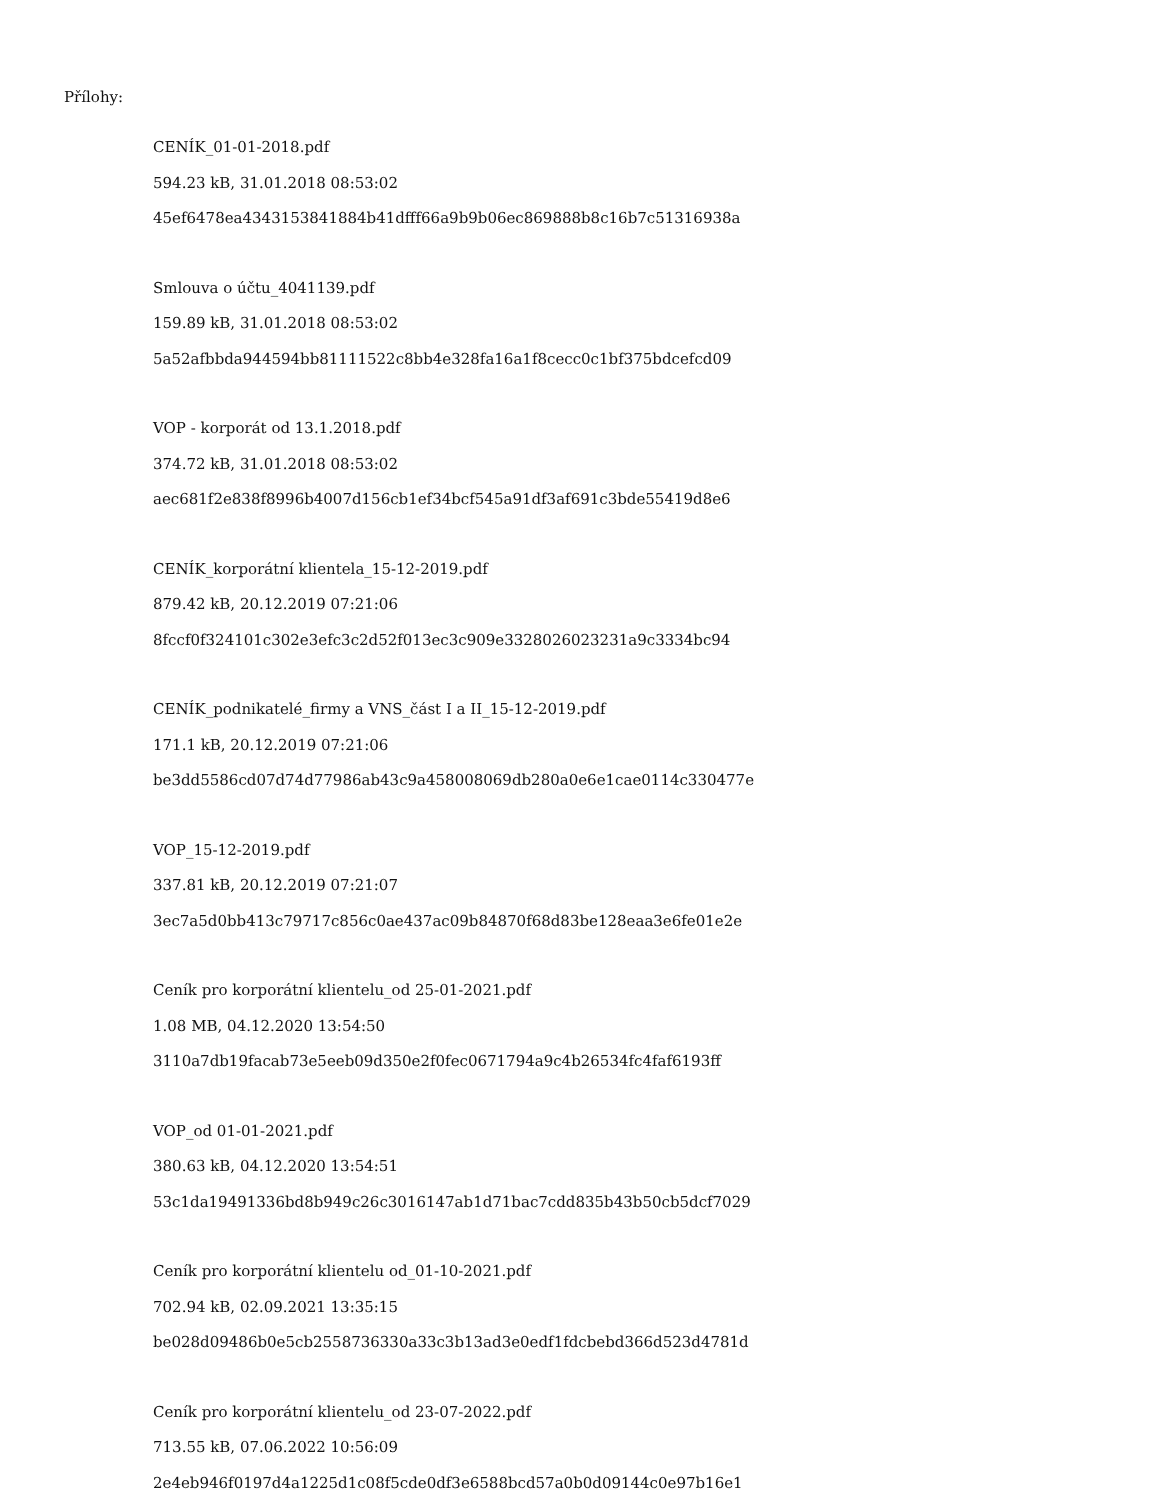Přílohy:
CENÍK_01-01-2018.pdf
594.23 kB, 31.01.2018 08:53:02
45ef6478ea4343153841884b41dfff66a9b9b06ec869888b8c16b7c51316938a
Smlouva o účtu_4041139.pdf
159.89 kB, 31.01.2018 08:53:02
5a52afbbda944594bb81111522c8bb4e328fa16a1f8cecc0c1bf375bdcefcd09
VOP - korporát od 13.1.2018.pdf
374.72 kB, 31.01.2018 08:53:02
aec681f2e838f8996b4007d156cb1ef34bcf545a91df3af691c3bde55419d8e6
CENÍK_korporátní klientela_15-12-2019.pdf
879.42 kB, 20.12.2019 07:21:06
8fccf0f324101c302e3efc3c2d52f013ec3c909e3328026023231a9c3334bc94
CENÍK_podnikatelé_firmy a VNS_část I a II_15-12-2019.pdf
171.1 kB, 20.12.2019 07:21:06
be3dd5586cd07d74d77986ab43c9a458008069db280a0e6e1cae0114c330477e
VOP_15-12-2019.pdf
337.81 kB, 20.12.2019 07:21:07
3ec7a5d0bb413c79717c856c0ae437ac09b84870f68d83be128eaa3e6fe01e2e
Ceník pro korporátní klientelu_od 25-01-2021.pdf
1.08 MB, 04.12.2020 13:54:50
3110a7db19facab73e5eeb09d350e2f0fec0671794a9c4b26534fc4faf6193ff
VOP_od 01-01-2021.pdf
380.63 kB, 04.12.2020 13:54:51
53c1da19491336bd8b949c26c3016147ab1d71bac7cdd835b43b50cb5dcf7029
Ceník pro korporátní klientelu od_01-10-2021.pdf
702.94 kB, 02.09.2021 13:35:15
be028d09486b0e5cb2558736330a33c3b13ad3e0edf1fdcbebd366d523d4781d
Ceník pro korporátní klientelu_od 23-07-2022.pdf
713.55 kB, 07.06.2022 10:56:09
2e4eb946f0197d4a1225d1c08f5cde0df3e6588bcd57a0b0d09144c0e97b16e1